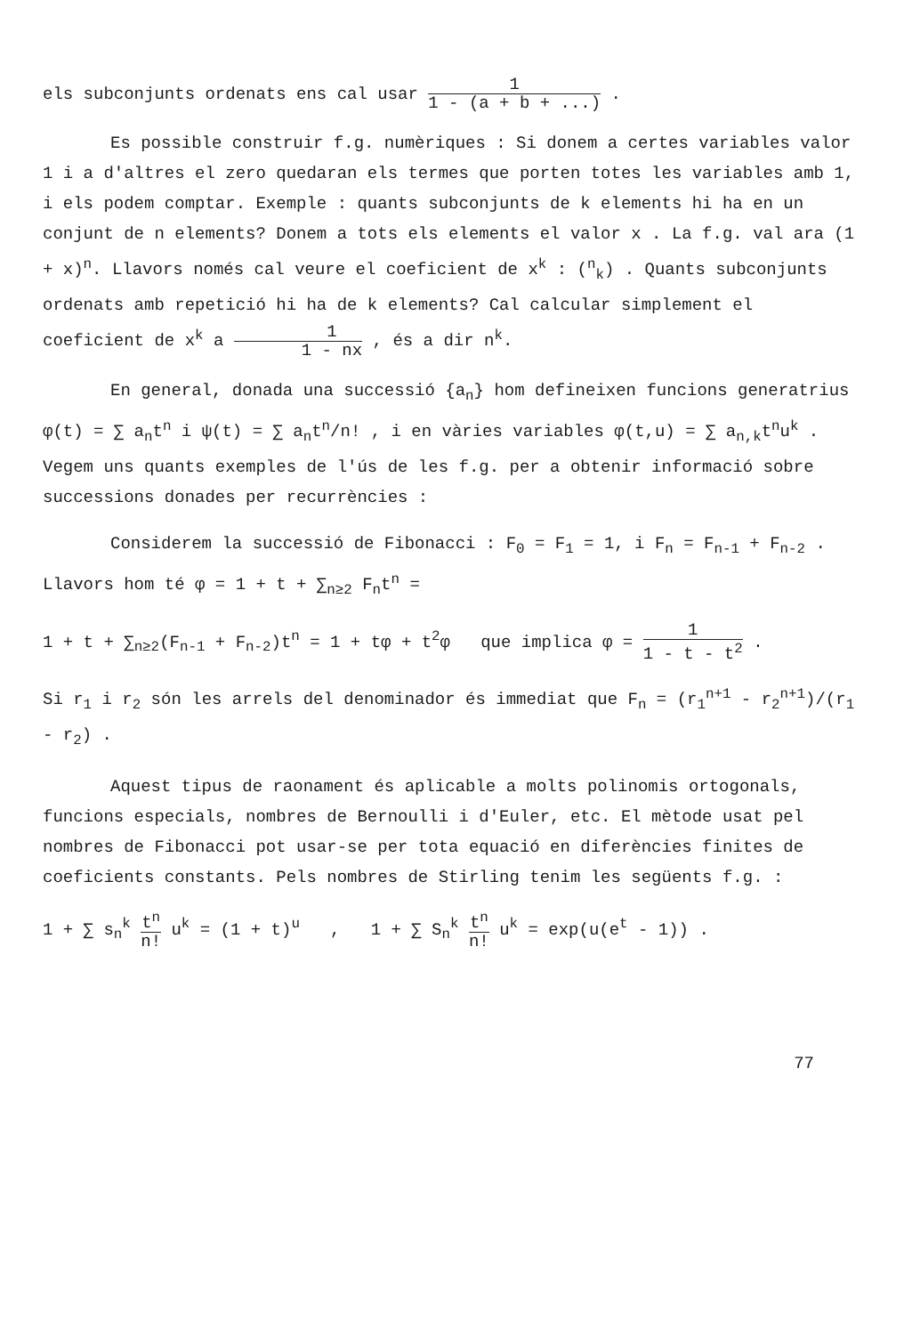els subconjunts ordenats ens cal usar 1 1 - (a + b + ...) .
Es possible construir f.g. numèriques : Si donem a certes variables valor 1 i a d'altres el zero quedaran els termes que porten totes les variables amb 1, i els podem comptar. Exemple : quants subconjunts de k elements hi ha en un conjunt de n elements? Donem a tots els elements el valor x . La f.g. val ara (1 + x)<sup>n</sup>. Llavors només cal veure el coeficient de x<sup>k</sup> : (<sup>n</sup><sub>k</sub>) . Quants subconjunts ordenats amb repetició hi ha de k elements? Cal calcular simplement el coeficient de x<sup>k</sup> a 1 1 - nx , és a dir n<sup>k</sup>.
En general, donada una successió {a<sub>n</sub>} hom defineixen funcions generatrius φ(t) = ∑ a<sub>n</sub>t<sup>n</sup> i ψ(t) = ∑ a<sub>n</sub>t<sup>n</sup>/n! , i en vàries variables φ(t,u) = ∑ a<sub>n,k</sub>t<sup>n</sup>u<sup>k</sup> . Vegem uns quants exemples de l'ús de les f.g. per a obtenir informació sobre successions donades per recurrències :
Considerem la successió de Fibonacci : F<sub>0</sub> = F<sub>1</sub> = 1, i F<sub>n</sub> = F<sub>n-1</sub> + F<sub>n-2</sub> . Llavors hom té φ = 1 + t + ∑<sub>n≥2</sub> F<sub>n</sub>t<sup>n</sup> =
1 + t + ∑<sub>n≥2</sub>(F<sub>n-1</sub> + F<sub>n-2</sub>)t<sup>n</sup> = 1 + tφ + t<sup>2</sup>φ que implica φ = 1 1 - t - t<sup>2</sup> .
Si r<sub>1</sub> i r<sub>2</sub> són les arrels del denominador és immediat que F<sub>n</sub> = (r<sub>1</sub><sup>n+1</sup> - r<sub>2</sub><sup>n+1</sup>)/(r<sub>1</sub> - r<sub>2</sub>) .
Aquest tipus de raonament és aplicable a molts polinomis ortogonals, funcions especials, nombres de Bernoulli i d'Euler, etc. El mètode usat pel nombres de Fibonacci pot usar-se per tota equació en diferències finites de coeficients constants. Pels nombres de Stirling tenim les següents f.g. :
1 + ∑ s<sub>n</sub><sup>k</sup> t<sup>n</sup> n! u<sup>k</sup> = (1 + t)<sup>u</sup> , 1 + ∑ S<sub>n</sub><sup>k</sup> t<sup>n</sup> n! u<sup>k</sup> = exp(u(e<sup>t</sup> - 1)) .
77